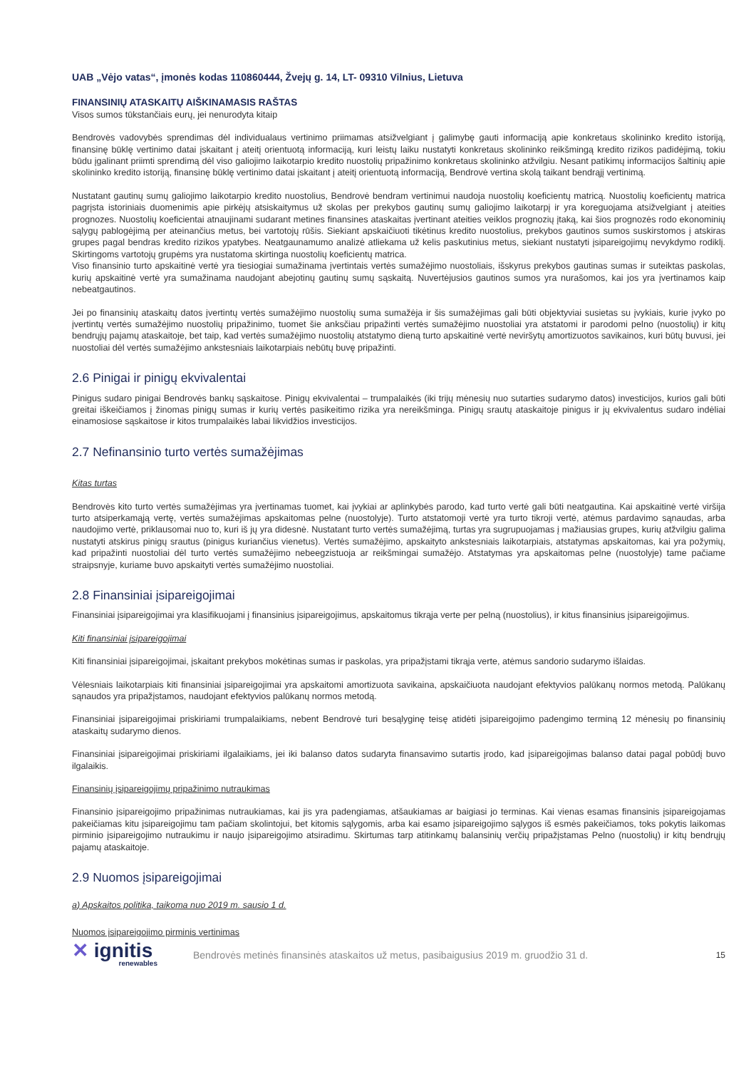UAB „Vėjo vatas“, įmonės kodas 110860444, Žvejų g. 14, LT- 09310 Vilnius, Lietuva
FINANSINIŲ ATASKAITŲ AIŠKINAMASIS RAŠTAS
Visos sumos tūkstančiais eurų, jei nenurodyta kitaip
Bendrovės vadovybės sprendimas dėl individualaus vertinimo priimamas atsižvelgiant į galimybę gauti informaciją apie konkretaus skolininko kredito istoriją, finansinę būklę vertinimo datai įskaitant į ateitį orientuotą informaciją, kuri leistų laiku nustatyti konkretaus skolininko reikšmingą kredito rizikos padidėjimą, tokiu būdu įgalinant priimti sprendimą dėl viso galiojimo laikotarpio kredito nuostolių pripažinimo konkretaus skolininko atžvilgiu. Nesant patikimų informacijos šaltinių apie skolininko kredito istoriją, finansinę būklę vertinimo datai įskaitant į ateitį orientuotą informaciją, Bendrovė vertina skolą taikant bendrąjį vertinimą.
Nustatant gautinų sumų galiojimo laikotarpio kredito nuostolius, Bendrovė bendram vertinimui naudoja nuostolių koeficientų matricą. Nuostolių koeficientų matrica pagrįsta istoriniais duomenimis apie pirkėjų atsiskaitymus už skolas per prekybos gautinų sumų galiojimo laikotarpį ir yra koreguojama atsižvelgiant į ateities prognozes. Nuostolių koeficientai atnaujinami sudarant metines finansines ataskaitas įvertinant ateities veiklos prognozių įtaką, kai šios prognozės rodo ekonominių sąlygų pablogėjimą per ateinančius metus, bei vartotojų rūšis. Siekiant apskaičiuoti tikėtinus kredito nuostolius, prekybos gautinos sumos suskirstomos į atskiras grupes pagal bendras kredito rizikos ypatybes. Neatgaunamumo analizė atliekama už kelis paskutinius metus, siekiant nustatyti įsipareigojimų nevykdymo rodiklį. Skirtingoms vartotojų grupėms yra nustatoma skirtinga nuostolių koeficientų matrica.
Viso finansinio turto apskaitinė vertė yra tiesiogiai sumažinama įvertintais vertės sumažėjimo nuostoliais, išskyrus prekybos gautinas sumas ir suteiktas paskolas, kurių apskaitinė vertė yra sumažinama naudojant abejotinų gautinų sumų sąskaitą. Nuvertėjusios gautinos sumos yra nurašomos, kai jos yra įvertinamos kaip nebeatgautinos.
Jei po finansinių ataskaitų datos įvertintų vertės sumažėjimo nuostolių suma sumažėja ir šis sumažėjimas gali būti objektyviai susietas su įvykiais, kurie įvyko po įvertintų vertės sumažėjimo nuostolių pripažinimo, tuomet šie anksčiau pripažinti vertės sumažėjimo nuostoliai yra atstatomi ir parodomi pelno (nuostolių) ir kitų bendrųjų pajamų ataskaitoje, bet taip, kad vertės sumažėjimo nuostolių atstatymo dieną turto apskaitinė vertė neviršytų amortizuotos savikainos, kuri būtų buvusi, jei nuostoliai dėl vertės sumažėjimo ankstesniais laikotarpiais nebūtų buvę pripažinti.
2.6 Pinigai ir pinigų ekvivalentai
Pinigus sudaro pinigai Bendrovės bankų sąskaitose. Pinigų ekvivalentai – trumpalaikės (iki trijų mėnesių nuo sutarties sudarymo datos) investicijos, kurios gali būti greitai iškeičiamos į žinomas pinigų sumas ir kurių vertės pasikeitimo rizika yra nereikšminga. Pinigų srautų ataskaitoje pinigus ir jų ekvivalentus sudaro indėliai einamosiose sąskaitose ir kitos trumpalaikės labai likvidžios investicijos.
2.7 Nefinansinio turto vertės sumažėjimas
Kitas turtas
Bendrovės kito turto vertės sumažėjimas yra įvertinamas tuomet, kai įvykiai ar aplinkybės parodo, kad turto vertė gali būti neatgautina. Kai apskaitinė vertė viršija turto atsiperkamąją vertę, vertės sumažėjimas apskaitomas pelne (nuostolyje). Turto atstatomoji vertė yra turto tikroji vertė, atėmus pardavimo sąnaudas, arba naudojimo vertė, priklausomai nuo to, kuri iš jų yra didesnė. Nustatant turto vertės sumažėjimą, turtas yra sugrupuojamas į mažiausias grupes, kurių atžvilgiu galima nustatyti atskirus pinigų srautus (pinigus kuriančius vienetus). Vertės sumažėjimo, apskaityto ankstesniais laikotarpiais, atstatymas apskaitomas, kai yra požymių, kad pripažinti nuostoliai dėl turto vertės sumažėjimo nebeegzistuoja ar reikšmingai sumažėjo. Atstatymas yra apskaitomas pelne (nuostolyje) tame pačiame straipsnyje, kuriame buvo apskaityti vertės sumažėjimo nuostoliai.
2.8 Finansiniai įsipareigojimai
Finansiniai įsipareigojimai yra klasifikuojami į finansinius įsipareigojimus, apskaitomus tikrąja verte per pelną (nuostolius), ir kitus finansinius įsipareigojimus.
Kiti finansiniai įsipareigojimai
Kiti finansiniai įsipareigojimai, įskaitant prekybos mokėtinas sumas ir paskolas, yra pripažįstami tikrąja verte, atėmus sandorio sudarymo išlaidas.
Vėlesniais laikotarpiais kiti finansiniai įsipareigojimai yra apskaitomi amortizuota savikaina, apskaičiuota naudojant efektyvios palūkanų normos metodą. Palūkanų sąnaudos yra pripažįstamos, naudojant efektyvios palūkanų normos metodą.
Finansiniai įsipareigojimai priskiriami trumpalaikiams, nebent Bendrovė turi besąlyginę teisę atidėti įsipareigojimo padengimo terminą 12 mėnesių po finansinių ataskaitų sudarymo dienos.
Finansiniai įsipareigojimai priskiriami ilgalaikiams, jei iki balanso datos sudaryta finansavimo sutartis įrodo, kad įsipareigojimas balanso datai pagal pobūdį buvo ilgalaikis.
Finansinių įsipareigojimų pripažinimo nutraukimas
Finansinio įsipareigojimo pripažinimas nutraukiamas, kai jis yra padengiamas, atšaukiamas ar baigiasi jo terminas. Kai vienas esamas finansinis įsipareigojamas pakeičiamas kitu įsipareigojimu tam pačiam skolintojui, bet kitomis sąlygomis, arba kai esamo įsipareigojimo sąlygos iš esmės pakeičiamos, toks pokytis laikomas pirminio įsipareigojimo nutraukimu ir naujo įsipareigojimo atsiradimu. Skirtumas tarp atitinkamų balansinių verčių pripažįstamas Pelno (nuostolių) ir kitų bendrųjų pajamų ataskaitoje.
2.9 Nuomos įsipareigojimai
a) Apskaitos politika, taikoma nuo 2019 m. sausio 1 d.
Nuomos įsipareigojimo pirminis vertinimas
✕ ignitis
renewables
Bendrovės metinės finansinės ataskaitos už metus, pasibaigusius 2019 m. gruodžio 31 d.
15